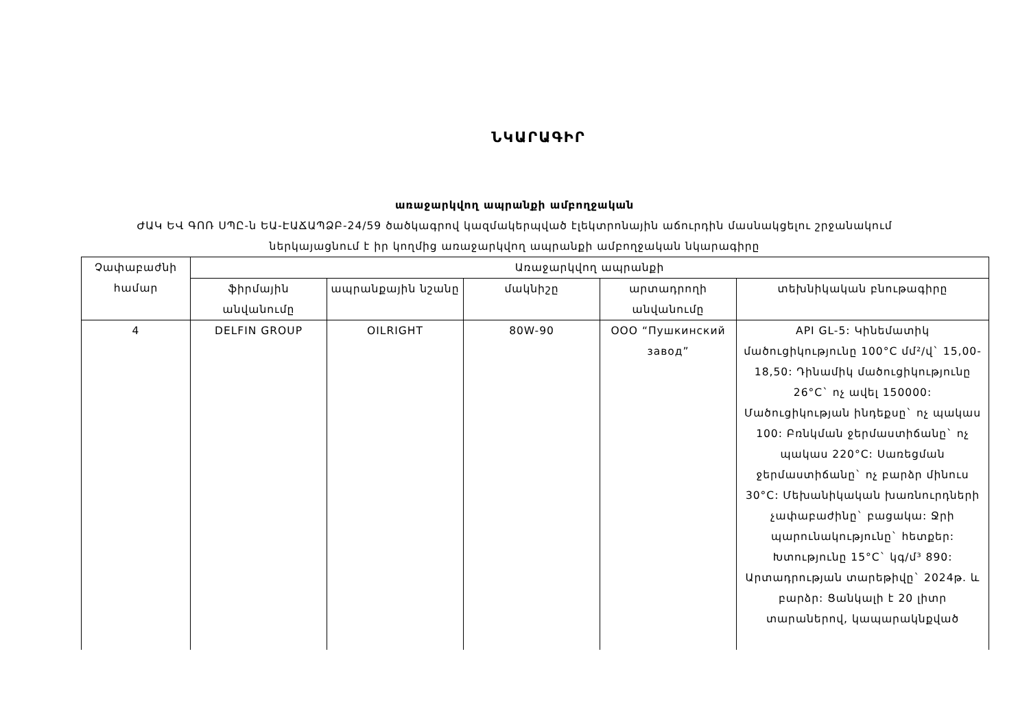ՆԿԱՐԱԳԻՐ
առաջարկվող ապրանքի ամբողջական
ԺԱԿ ԵՎ ԳՈՌ ՍՊԸ-ն ԵԱ-ԷԱՃԱՊՁԲ-24/59 ծածկագրով կազմակերպված էլեկտրոնային աճուրդին մասնակցելու շրջանակում
ներկայացնում է իր կողմից առաջարկվող ապրանքի ամբողջական նկարագիրը
| Չափաբաժնի համար | Առաջարկվող ապրանքի | | | | |
| | ֆիրմային անվանումը | ապրանքային նշանը | մակնիշը | արտադրողի անվանումը | տեխնիկական բնութագիրը |
| 4 | DELFIN GROUP | OILRIGHT | 80W-90 | ООО “Пушкинский завод” | API GL-5: Կինեմատիկ մածուցիկությունը 100°C մմ²/վ` 15,00-18,50: Դինամիկ մածուցիկությունը 26°C` ոչ ավել 150000: Մածուցիկության ինդեքսը` ոչ պակաս 100: Բռնկման ջերմաստիճանը` ոչ պակաս 220°C: Սառեցման ջերմաստիճանը` ոչ բարձր մինուս 30°C: Մեխանիկական խառնուրդների չափաբաժինը` բացակա: Ջրի պարունակությունը` հետքեր: Խտությունը 15°C` կգ/մ³ 890: Արտադրության տարեթիվը` 2024թ. և բարձր: Ցանկալի է 20 լիտր տարաներով, կապարակնքված |